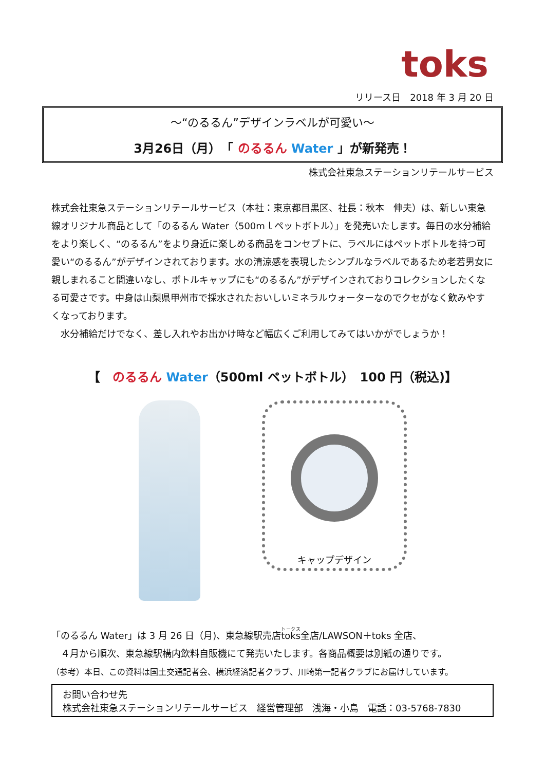toks
リリース日　2018 年 3 月 20 日
～“のるるん”デザインラベルが可愛い～
3月26日（月）　「 のるるん Water 」が新発売！
株式会社東急ステーションリテールサービス
株式会社東急ステーションリテールサービス（本社：東京都目黒区、社長：秋本　伸夫）は、新しい東急線オリジナル商品として「のるるん Water（500mｌペットボトル）」を発売いたします。毎日の水分補給をより楽しく、“のるるん”をより身近に楽しめる商品をコンセプトに、ラベルにはペットボトルを持つ可愛い“のるるん”がデザインされております。水の清涼感を表現したシンプルなラベルであるため老若男女に親しまれること間違いなし、ボトルキャップにも“のるるん”がデザインされておりコレクションしたくなる可愛さです。中身は山梨県甲州市で採水されたおいしいミネラルウォーターなのでクセがなく飲みやすくなっております。
　水分補給だけでなく、差し入れやお出かけ時など幅広くご利用してみてはいかがでしょうか！
【　のるるん Water（500ml ペットボトル）　100 円（税込)】
キャップデザイン
「のるるん Water」は 3 月 26 日（月)、東急線駅売店toks全店/LAWSON＋toks 全店、
　４月から順次、東急線駅構内飲料自販機にて発売いたします。各商品概要は別紙の通りです。
（参考）本日、この資料は国土交通記者会、横浜経済記者クラブ、川崎第一記者クラブにお届けしています。
お問い合わせ先
株式会社東急ステーションリテールサービス　経営管理部　浅海・小島　電話：03-5768-7830